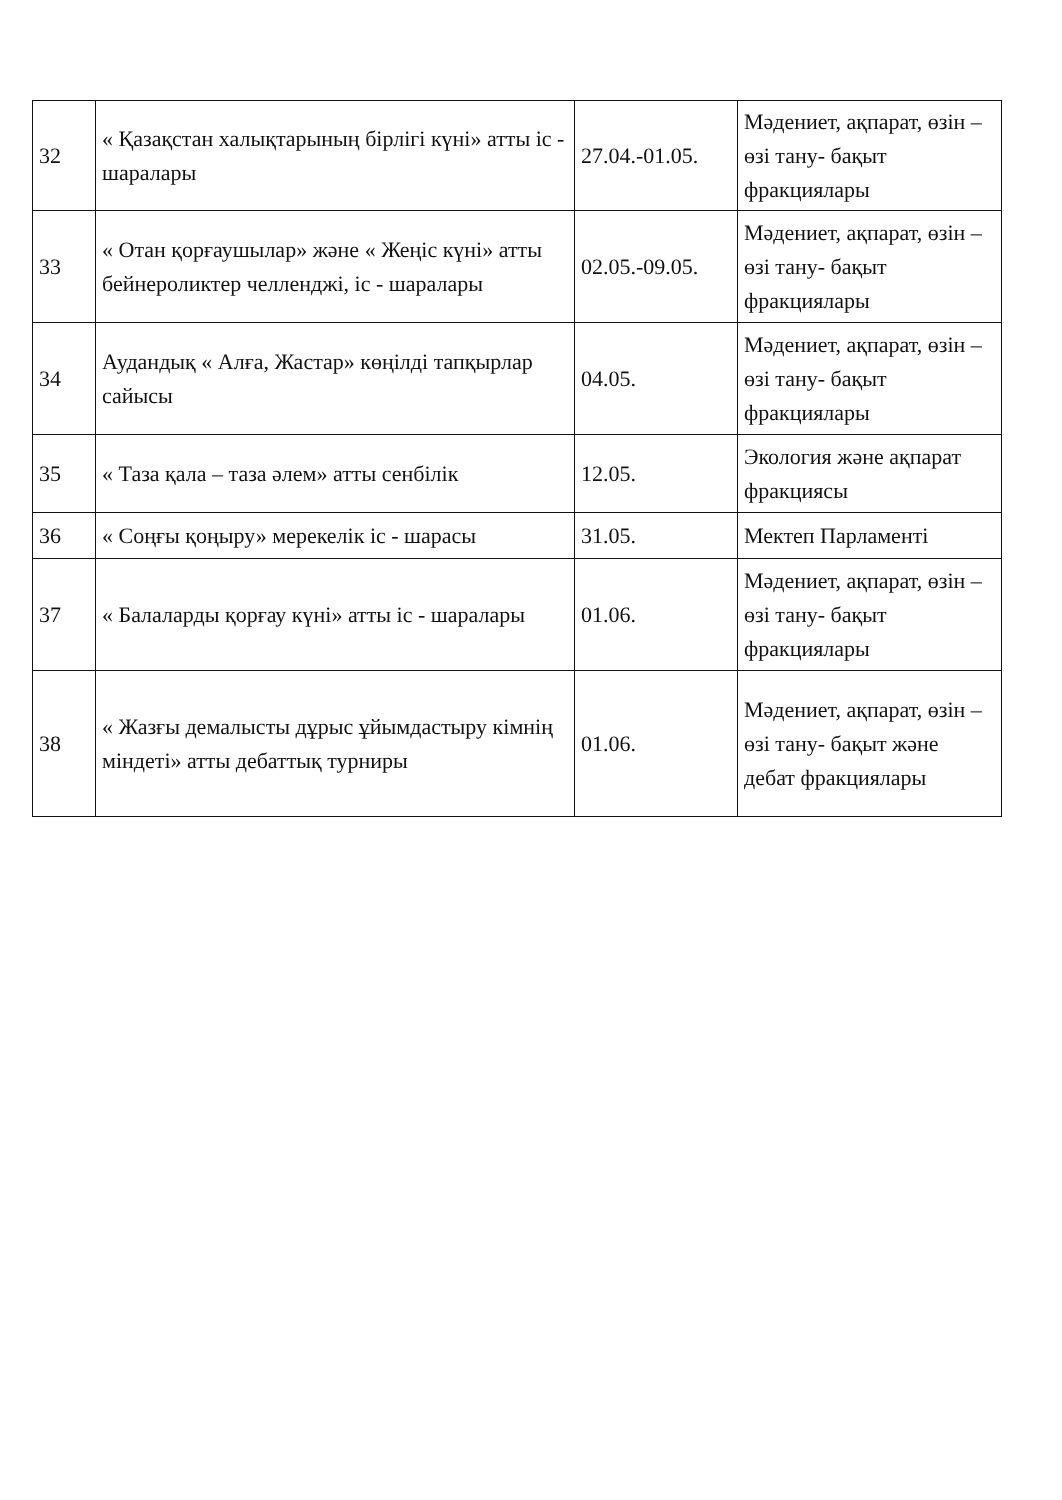| 32 | « Қазақстан халықтарының бірлігі күні» атты іс - шаралары | 27.04.-01.05. | Мәдениет, ақпарат, өзін – өзі тану- бақыт фракциялары |
| 33 | « Отан қорғаушылар» және « Жеңіс күні» атты бейнероликтер челленджі, іс - шаралары | 02.05.-09.05. | Мәдениет, ақпарат, өзін – өзі тану- бақыт фракциялары |
| 34 | Аудандық « Алға, Жастар» көңілді тапқырлар сайысы | 04.05. | Мәдениет, ақпарат, өзін – өзі тану- бақыт фракциялары |
| 35 | « Таза қала – таза әлем» атты сенбілік | 12.05. | Экология және ақпарат фракциясы |
| 36 | « Соңғы қоңыру» мерекелік іс - шарасы | 31.05. | Мектеп Парламенті |
| 37 | « Балаларды қорғау күні» атты іс - шаралары | 01.06. | Мәдениет, ақпарат, өзін – өзі тану- бақыт фракциялары |
| 38 | « Жазғы демалысты дұрыс ұйымдастыру кімнің міндеті» атты дебаттық турниры | 01.06. | Мәдениет, ақпарат, өзін – өзі тану- бақыт және дебат фракциялары |